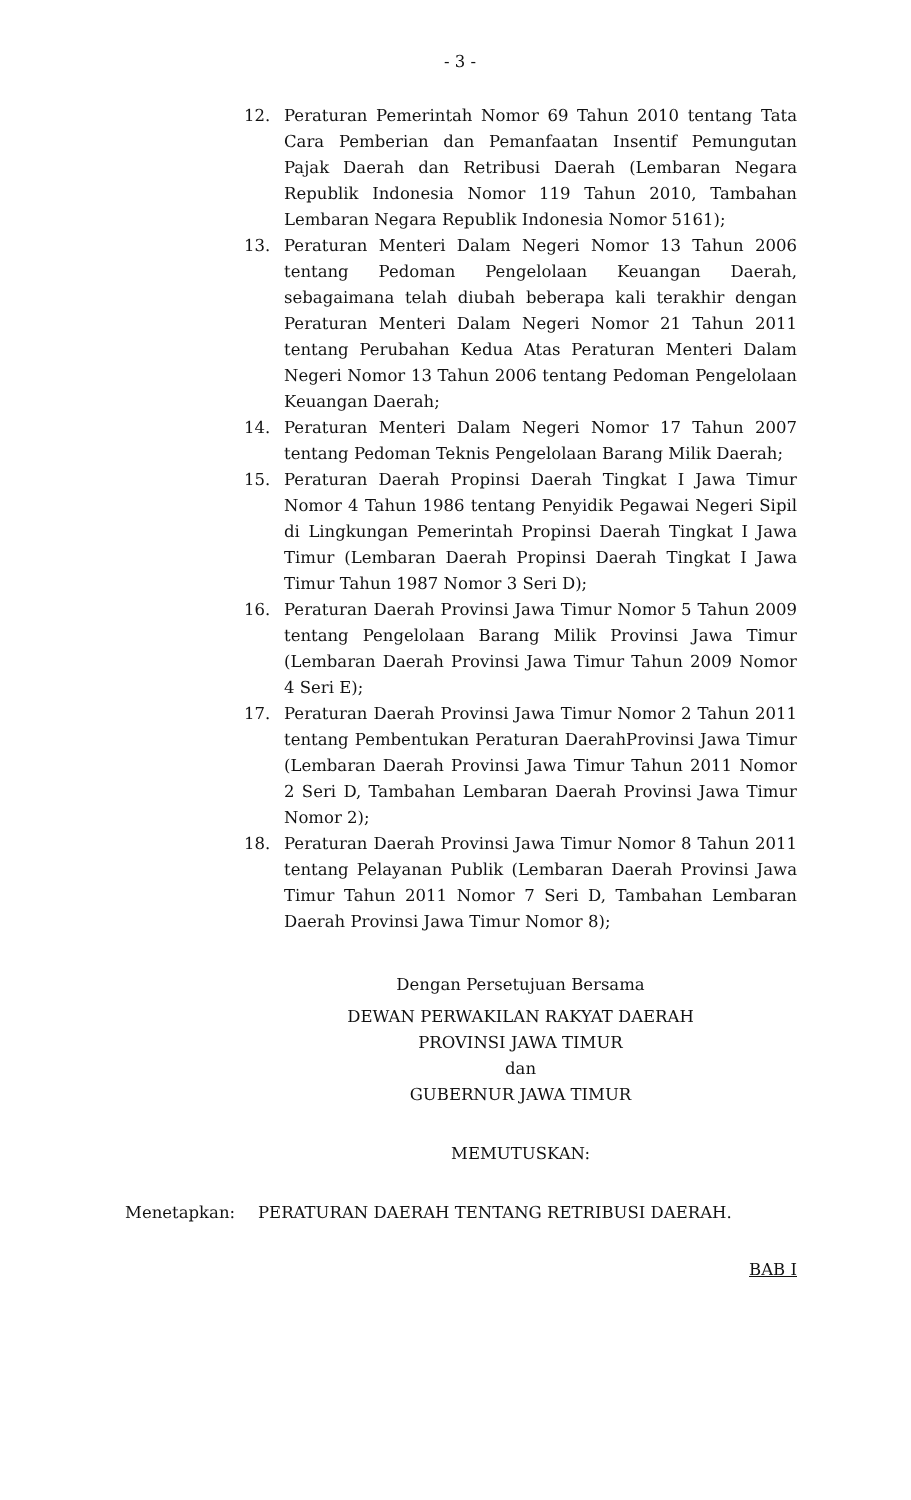- 3 -
12. Peraturan Pemerintah Nomor 69 Tahun 2010 tentang Tata Cara Pemberian dan Pemanfaatan Insentif Pemungutan Pajak Daerah dan Retribusi Daerah (Lembaran Negara Republik Indonesia Nomor 119 Tahun 2010, Tambahan Lembaran Negara Republik Indonesia Nomor 5161);
13. Peraturan Menteri Dalam Negeri Nomor 13 Tahun 2006 tentang Pedoman Pengelolaan Keuangan Daerah, sebagaimana telah diubah beberapa kali terakhir dengan Peraturan Menteri Dalam Negeri Nomor 21 Tahun 2011 tentang Perubahan Kedua Atas Peraturan Menteri Dalam Negeri Nomor 13 Tahun 2006 tentang Pedoman Pengelolaan Keuangan Daerah;
14. Peraturan Menteri Dalam Negeri Nomor 17 Tahun 2007 tentang Pedoman Teknis Pengelolaan Barang Milik Daerah;
15. Peraturan Daerah Propinsi Daerah Tingkat I Jawa Timur Nomor 4 Tahun 1986 tentang Penyidik Pegawai Negeri Sipil di Lingkungan Pemerintah Propinsi Daerah Tingkat I Jawa Timur (Lembaran Daerah Propinsi Daerah Tingkat I Jawa Timur Tahun 1987 Nomor 3 Seri D);
16. Peraturan Daerah Provinsi Jawa Timur Nomor 5 Tahun 2009 tentang Pengelolaan Barang Milik Provinsi Jawa Timur (Lembaran Daerah Provinsi Jawa Timur Tahun 2009 Nomor 4 Seri E);
17. Peraturan Daerah Provinsi Jawa Timur Nomor 2 Tahun 2011 tentang Pembentukan Peraturan DaerahProvinsi Jawa Timur (Lembaran Daerah Provinsi Jawa Timur Tahun 2011 Nomor 2 Seri D, Tambahan Lembaran Daerah Provinsi Jawa Timur Nomor 2);
18. Peraturan Daerah Provinsi Jawa Timur Nomor 8 Tahun 2011 tentang Pelayanan Publik (Lembaran Daerah Provinsi Jawa Timur Tahun 2011 Nomor 7 Seri D, Tambahan Lembaran Daerah Provinsi Jawa Timur Nomor 8);
Dengan Persetujuan Bersama
DEWAN PERWAKILAN RAKYAT DAERAH
PROVINSI JAWA TIMUR
dan
GUBERNUR JAWA TIMUR
MEMUTUSKAN:
Menetapkan: PERATURAN DAERAH TENTANG RETRIBUSI DAERAH.
BAB I